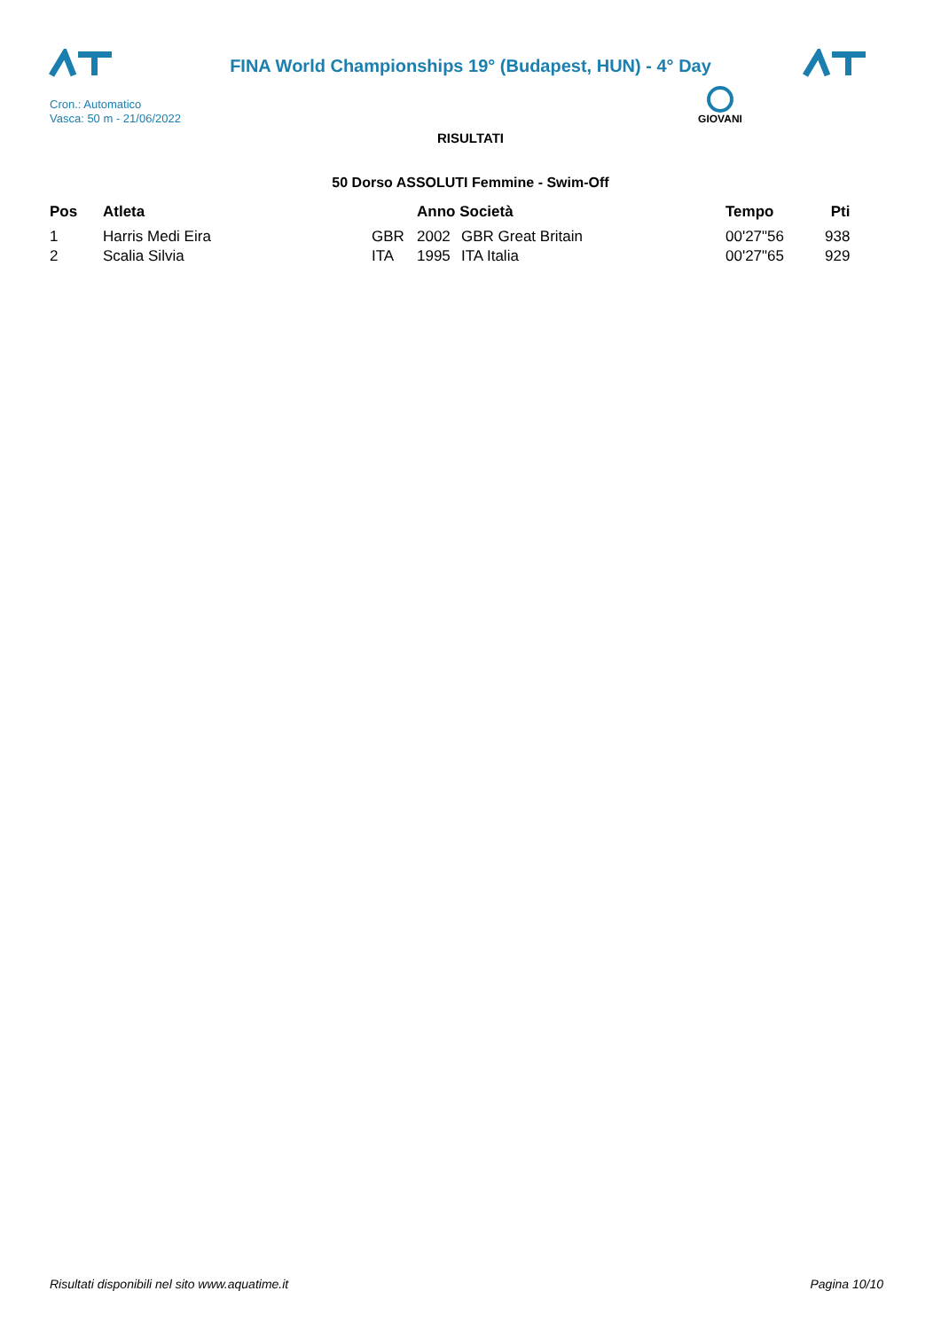FINA World Championships 19° (Budapest, HUN) - 4° Day
Cron.: Automatico
Vasca: 50 m - 21/06/2022
GIOVANI
RISULTATI
50 Dorso ASSOLUTI Femmine - Swim-Off
| Pos | Atleta | | Anno Società | | Tempo | Pti |
| --- | --- | --- | --- | --- | --- | --- |
| 1 | Harris Medi Eira | GBR | 2002 | GBR Great Britain | 00'27"56 | 938 |
| 2 | Scalia Silvia | ITA | 1995 | ITA Italia | 00'27"65 | 929 |
Risultati disponibili nel sito www.aquatime.it
Pagina 10/10